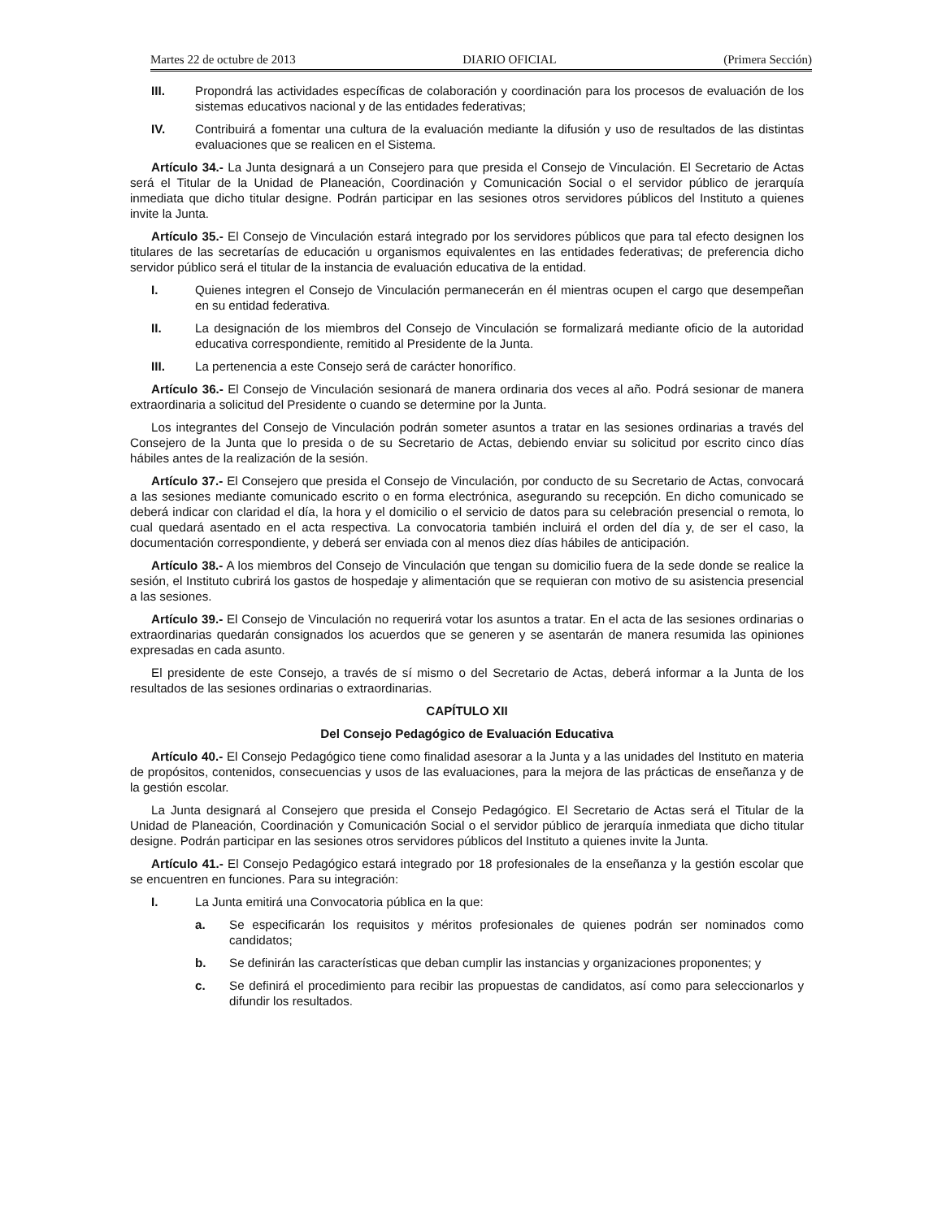Martes 22 de octubre de 2013 DIARIO OFICIAL (Primera Sección)
III. Propondrá las actividades específicas de colaboración y coordinación para los procesos de evaluación de los sistemas educativos nacional y de las entidades federativas;
IV. Contribuirá a fomentar una cultura de la evaluación mediante la difusión y uso de resultados de las distintas evaluaciones que se realicen en el Sistema.
Artículo 34.- La Junta designará a un Consejero para que presida el Consejo de Vinculación. El Secretario de Actas será el Titular de la Unidad de Planeación, Coordinación y Comunicación Social o el servidor público de jerarquía inmediata que dicho titular designe. Podrán participar en las sesiones otros servidores públicos del Instituto a quienes invite la Junta.
Artículo 35.- El Consejo de Vinculación estará integrado por los servidores públicos que para tal efecto designen los titulares de las secretarías de educación u organismos equivalentes en las entidades federativas; de preferencia dicho servidor público será el titular de la instancia de evaluación educativa de la entidad.
I. Quienes integren el Consejo de Vinculación permanecerán en él mientras ocupen el cargo que desempeñan en su entidad federativa.
II. La designación de los miembros del Consejo de Vinculación se formalizará mediante oficio de la autoridad educativa correspondiente, remitido al Presidente de la Junta.
III. La pertenencia a este Consejo será de carácter honorífico.
Artículo 36.- El Consejo de Vinculación sesionará de manera ordinaria dos veces al año. Podrá sesionar de manera extraordinaria a solicitud del Presidente o cuando se determine por la Junta.
Los integrantes del Consejo de Vinculación podrán someter asuntos a tratar en las sesiones ordinarias a través del Consejero de la Junta que lo presida o de su Secretario de Actas, debiendo enviar su solicitud por escrito cinco días hábiles antes de la realización de la sesión.
Artículo 37.- El Consejero que presida el Consejo de Vinculación, por conducto de su Secretario de Actas, convocará a las sesiones mediante comunicado escrito o en forma electrónica, asegurando su recepción. En dicho comunicado se deberá indicar con claridad el día, la hora y el domicilio o el servicio de datos para su celebración presencial o remota, lo cual quedará asentado en el acta respectiva. La convocatoria también incluirá el orden del día y, de ser el caso, la documentación correspondiente, y deberá ser enviada con al menos diez días hábiles de anticipación.
Artículo 38.- A los miembros del Consejo de Vinculación que tengan su domicilio fuera de la sede donde se realice la sesión, el Instituto cubrirá los gastos de hospedaje y alimentación que se requieran con motivo de su asistencia presencial a las sesiones.
Artículo 39.- El Consejo de Vinculación no requerirá votar los asuntos a tratar. En el acta de las sesiones ordinarias o extraordinarias quedarán consignados los acuerdos que se generen y se asentarán de manera resumida las opiniones expresadas en cada asunto.
El presidente de este Consejo, a través de sí mismo o del Secretario de Actas, deberá informar a la Junta de los resultados de las sesiones ordinarias o extraordinarias.
CAPÍTULO XII
Del Consejo Pedagógico de Evaluación Educativa
Artículo 40.- El Consejo Pedagógico tiene como finalidad asesorar a la Junta y a las unidades del Instituto en materia de propósitos, contenidos, consecuencias y usos de las evaluaciones, para la mejora de las prácticas de enseñanza y de la gestión escolar.
La Junta designará al Consejero que presida el Consejo Pedagógico. El Secretario de Actas será el Titular de la Unidad de Planeación, Coordinación y Comunicación Social o el servidor público de jerarquía inmediata que dicho titular designe. Podrán participar en las sesiones otros servidores públicos del Instituto a quienes invite la Junta.
Artículo 41.- El Consejo Pedagógico estará integrado por 18 profesionales de la enseñanza y la gestión escolar que se encuentren en funciones. Para su integración:
I. La Junta emitirá una Convocatoria pública en la que:
a. Se especificarán los requisitos y méritos profesionales de quienes podrán ser nominados como candidatos;
b. Se definirán las características que deban cumplir las instancias y organizaciones proponentes; y
c. Se definirá el procedimiento para recibir las propuestas de candidatos, así como para seleccionarlos y difundir los resultados.